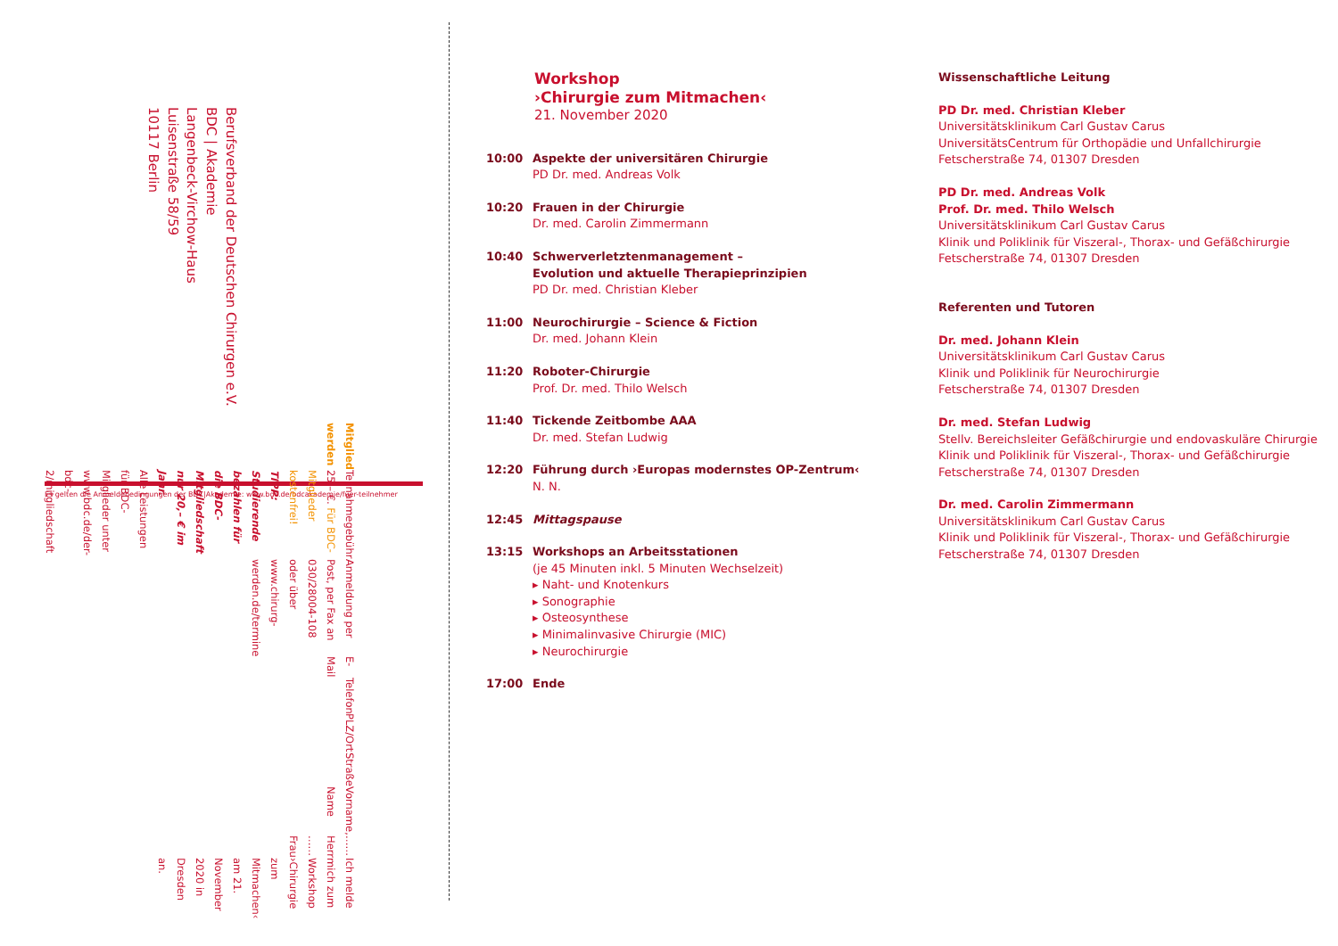Berufsverband der Deutschen Chirurgen e.V.
BDC | Akademie
Langenbeck-Virchow-Haus
Luisenstraße 58/59
10117 Berlin
Es gelten die Anmeldebedingungen der BDC|Akademie: www.bdc.de/bdcakademie/fuer-teilnehmer
Ich melde mich zum Workshop ›Chirurgie zum Mitmachen‹
am 21. November 2020 in Dresden an.
…… Herr …… Frau
Vorname, Name
Straße
PLZ/Ort
Telefon
E-Mail
Anmeldung per Post, per Fax an 030/28004-108 oder über
www.chirurg-werden.de/termine
Teilnahmegebühr 25,– €. Für BDC-Mitglieder kostenfrei!
TIPP: Studierende bezahlen für die BDC-Mitgliedschaft nur 20,– € im Jahr.
Alle Leistungen für BDC-Mitglieder unter www.bdc.de/der-bdc-2/mitgliedschaft
Mitglied werden
Workshop
›Chirurgie zum Mitmachen‹
21. November 2020
10:00 Aspekte der universitären Chirurgie
PD Dr. med. Andreas Volk
10:20 Frauen in der Chirurgie
Dr. med. Carolin Zimmermann
10:40 Schwerverletztenmanagement –
Evolution und aktuelle Therapieprinzipien
PD Dr. med. Christian Kleber
11:00 Neurochirurgie – Science & Fiction
Dr. med. Johann Klein
11:20 Roboter-Chirurgie
Prof. Dr. med. Thilo Welsch
11:40 Tickende Zeitbombe AAA
Dr. med. Stefan Ludwig
12:20 Führung durch ›Europas modernstes OP-Zentrum‹
N. N.
12:45 Mittagspause
13:15 Workshops an Arbeitsstationen
(je 45 Minuten inkl. 5 Minuten Wechselzeit)
▸ Naht- und Knotenkurs
▸ Sonographie
▸ Osteosynthese
▸ Minimalinvasive Chirurgie (MIC)
▸ Neurochirurgie
17:00 Ende
Wissenschaftliche Leitung
PD Dr. med. Christian Kleber
Universitätsklinikum Carl Gustav Carus
UniversitätsCentrum für Orthopädie und Unfallchirurgie
Fetscherstraße 74, 01307 Dresden
PD Dr. med. Andreas Volk
Prof. Dr. med. Thilo Welsch
Universitätsklinikum Carl Gustav Carus
Klinik und Poliklinik für Viszeral-, Thorax- und Gefäßchirurgie
Fetscherstraße 74, 01307 Dresden
Referenten und Tutoren
Dr. med. Johann Klein
Universitätsklinikum Carl Gustav Carus
Klinik und Poliklinik für Neurochirurgie
Fetscherstraße 74, 01307 Dresden
Dr. med. Stefan Ludwig
Stellv. Bereichsleiter Gefäßchirurgie und endovaskuläre Chirurgie
Klinik und Poliklinik für Viszeral-, Thorax- und Gefäßchirurgie
Fetscherstraße 74, 01307 Dresden
Dr. med. Carolin Zimmermann
Universitätsklinikum Carl Gustav Carus
Klinik und Poliklinik für Viszeral-, Thorax- und Gefäßchirurgie
Fetscherstraße 74, 01307 Dresden